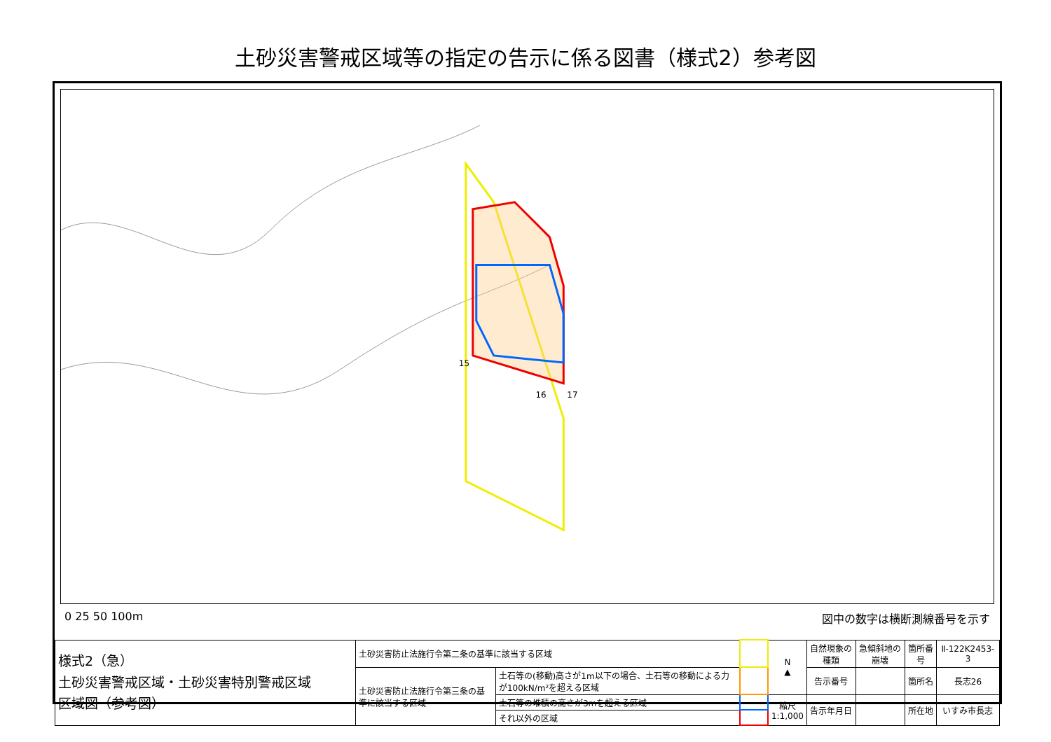土砂災害警戒区域等の指定の告示に係る図書（様式2）参考図
15
16
17
0 25 50 100m 図中の数字は横断測線番号を示す
| 様式2（急） 土砂災害警戒区域・土砂災害特別警戒区域 区域図（参考図） | 土砂災害防止法施行令第二条の基準に該当する区域 | | | N ▲ | 自然現象の種類 | 急傾斜地の崩壊 | 箇所番号 | Ⅱ-122K2453-3 |
| | 土砂災害防止法施行令第三条の基準に該当する区域 | 土石等の(移動)高さが1m以下の場合、土石等の移動による力が100kN/m²を超える区域 | | | 告示番号 | | 箇所名 | 長志26 |
| | | 土石等の堆積の高さが3mを超える区域 | | 縮尺 1:1,000 | 告示年月日 | | 所在地 | いすみ市長志 |
| | | それ以外の区域 | | | | | | |